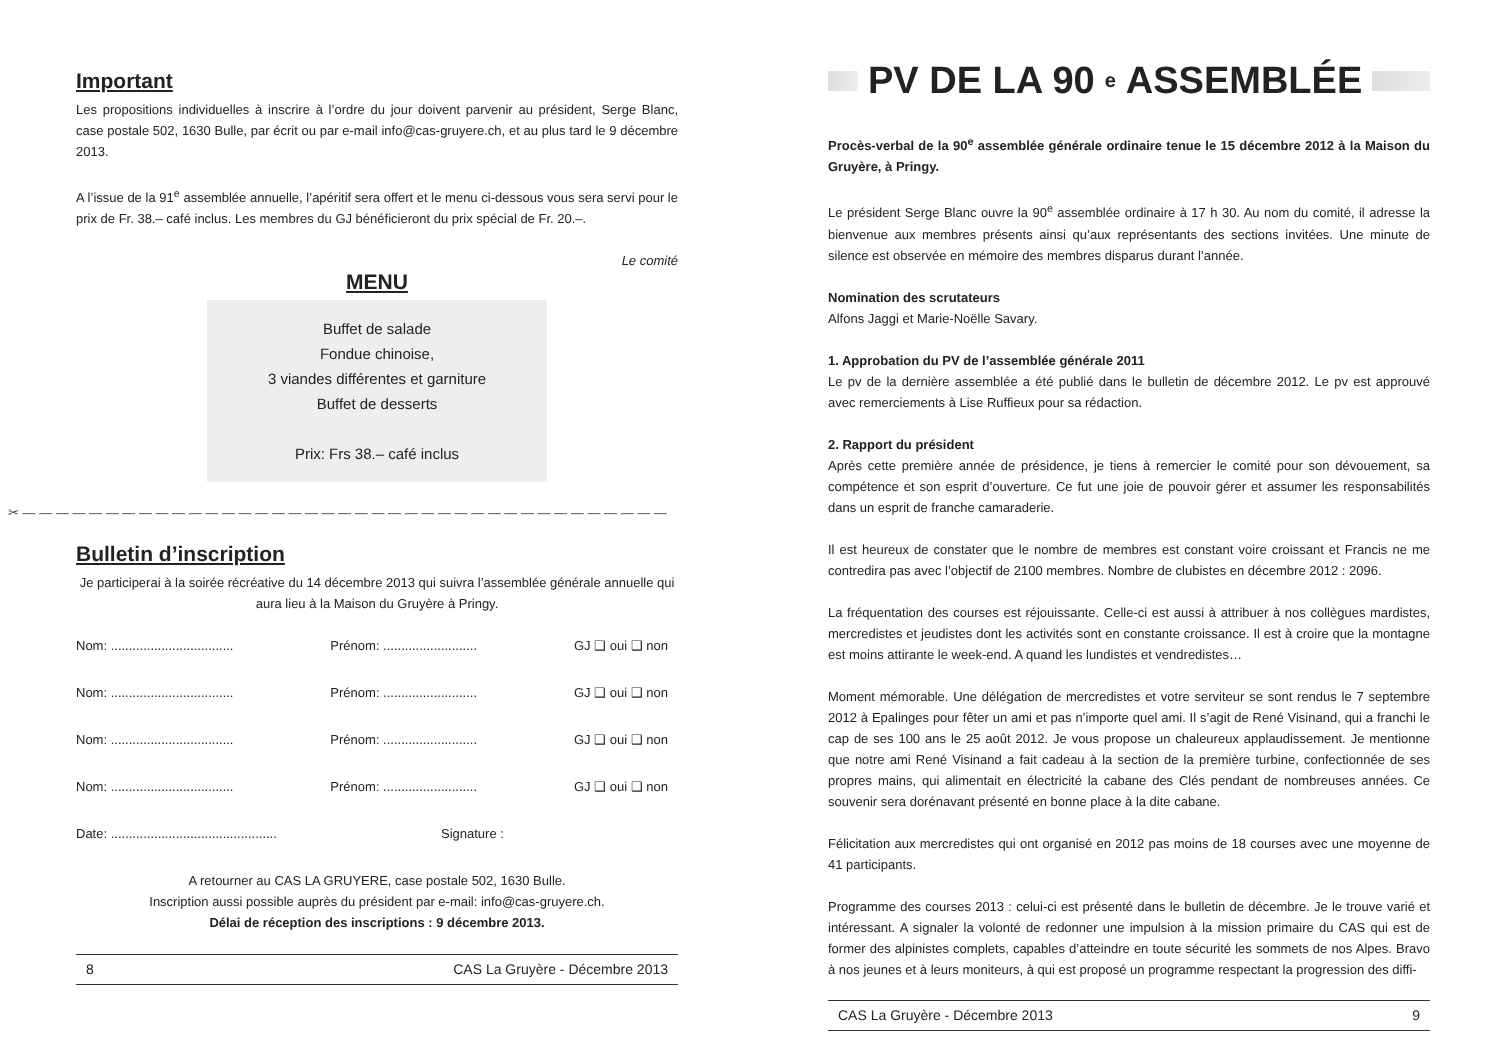Important
Les propositions individuelles à inscrire à l’ordre du jour doivent parvenir au président, Serge Blanc, case postale 502, 1630 Bulle, par écrit ou par e-mail info@cas-gruyere.ch, et au plus tard le 9 décembre 2013.
A l’issue de la 91<sup>e</sup> assemblée annuelle, l’apéritif sera offert et le menu ci-dessous vous sera servi pour le prix de Fr. 38.– café inclus. Les membres du GJ bénéficieront du prix spécial de Fr. 20.–.
Le comité
MENU
Buffet de salade
Fondue chinoise,
3 viandes différentes et garniture
Buffet de desserts
Prix: Frs 38.– café inclus
✂ — — — — — — — — — — — — — — — — — — — — — — — — — — — — — — — — — — — — — — —
Bulletin d’inscription
Je participerai à la soirée récréative du 14 décembre 2013 qui suivra l’assemblée générale annuelle qui aura lieu à la Maison du Gruyère à Pringy.
Nom: .................................. Prénom: .......................... GJ ❑ oui ❑ non
Nom: .................................. Prénom: .......................... GJ ❑ oui ❑ non
Nom: .................................. Prénom: .......................... GJ ❑ oui ❑ non
Nom: .................................. Prénom: .......................... GJ ❑ oui ❑ non
Date: .............................................. Signature :
A retourner au CAS LA GRUYERE, case postale 502, 1630 Bulle.
Inscription aussi possible auprès du président par e-mail: info@cas-gruyere.ch.
Délai de réception des inscriptions : 9 décembre 2013.
8 CAS La Gruyère - Décembre 2013
PV DE LA 90<sup>e</sup> ASSEMBLÉE
Procès-verbal de la 90<sup>e</sup> assemblée générale ordinaire tenue le 15 décembre 2012 à la Maison du Gruyère, à Pringy.
Le président Serge Blanc ouvre la 90<sup>e</sup> assemblée ordinaire à 17 h 30. Au nom du comité, il adresse la bienvenue aux membres présents ainsi qu’aux représentants des sections invitées. Une minute de silence est observée en mémoire des membres disparus durant l’année.
Nomination des scrutateurs
Alfons Jaggi et Marie-Noëlle Savary.
1. Approbation du PV de l’assemblée générale 2011
Le pv de la dernière assemblée a été publié dans le bulletin de décembre 2012. Le pv est approuvé avec remerciements à Lise Ruffieux pour sa rédaction.
2. Rapport du président
Après cette première année de présidence, je tiens à remercier le comité pour son dévouement, sa compétence et son esprit d’ouverture. Ce fut une joie de pouvoir gérer et assumer les responsabilités dans un esprit de franche camaraderie.
Il est heureux de constater que le nombre de membres est constant voire croissant et Francis ne me contredira pas avec l’objectif de 2100 membres. Nombre de clubistes en décembre 2012 : 2096.
La fréquentation des courses est réjouissante. Celle-ci est aussi à attribuer à nos collègues mardistes, mercredistes et jeudistes dont les activités sont en constante croissance. Il est à croire que la montagne est moins attirante le week-end. A quand les lundistes et vendredistes…
Moment mémorable. Une délégation de mercredistes et votre serviteur se sont rendus le 7 septembre 2012 à Epalinges pour fêter un ami et pas n’importe quel ami. Il s’agit de René Visinand, qui a franchi le cap de ses 100 ans le 25 août 2012. Je vous propose un chaleureux applaudissement. Je mentionne que notre ami René Visinand a fait cadeau à la section de la première turbine, confectionnée de ses propres mains, qui alimentait en électricité la cabane des Clés pendant de nombreuses années. Ce souvenir sera dorénavant présenté en bonne place à la dite cabane.
Félicitation aux mercredistes qui ont organisé en 2012 pas moins de 18 courses avec une moyenne de 41 participants.
Programme des courses 2013 : celui-ci est présenté dans le bulletin de décembre. Je le trouve varié et intéressant. A signaler la volonté de redonner une impulsion à la mission primaire du CAS qui est de former des alpinistes complets, capables d’atteindre en toute sécurité les sommets de nos Alpes. Bravo à nos jeunes et à leurs moniteurs, à qui est proposé un programme respectant la progression des diffi-
CAS La Gruyère - Décembre 2013 9